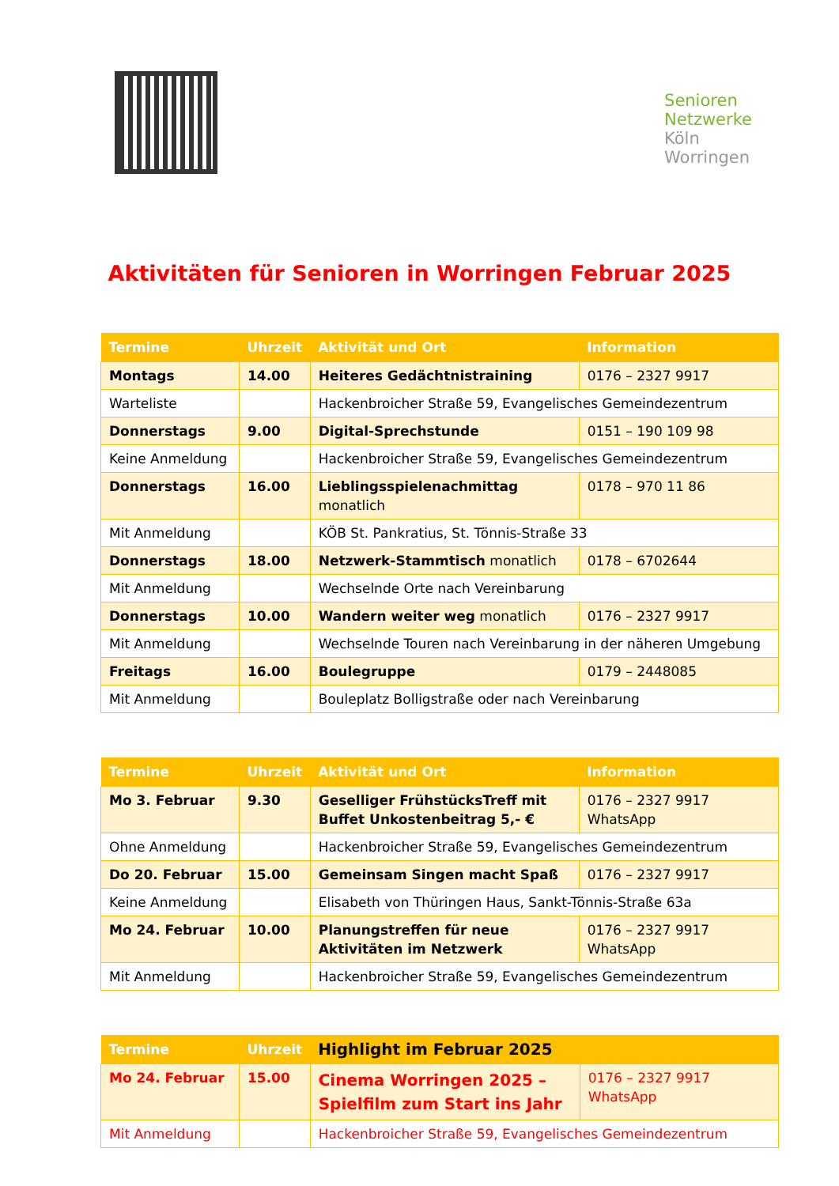Senioren
Netzwerke
Köln
Worringen
Aktivitäten für Senioren in Worringen Februar 2025
| Termine | Uhrzeit | Aktivität und Ort | Information |
| --- | --- | --- | --- |
| Montags | 14.00 | Heiteres Gedächtnistraining | 0176 – 2327 9917 |
| Warteliste | | Hackenbroicher Straße 59, Evangelisches Gemeindezentrum | |
| Donnerstags | 9.00 | Digital-Sprechstunde | 0151 – 190 109 98 |
| Keine Anmeldung | | Hackenbroicher Straße 59, Evangelisches Gemeindezentrum | |
| Donnerstags | 16.00 | Lieblingsspielenachmittag monatlich | 0178 – 970 11 86 |
| Mit Anmeldung | | KÖB St. Pankratius, St. Tönnis-Straße 33 | |
| Donnerstags | 18.00 | Netzwerk-Stammtisch monatlich | 0178 – 6702644 |
| Mit Anmeldung | | Wechselnde Orte nach Vereinbarung | |
| Donnerstags | 10.00 | Wandern weiter weg monatlich | 0176 – 2327 9917 |
| Mit Anmeldung | | Wechselnde Touren nach Vereinbarung in der näheren Umgebung | |
| Freitags | 16.00 | Boulegruppe | 0179 – 2448085 |
| Mit Anmeldung | | Bouleplatz Bolligstraße oder nach Vereinbarung | |
| Termine | Uhrzeit | Aktivität und Ort | Information |
| --- | --- | --- | --- |
| Mo 3. Februar | 9.30 | Geselliger FrühstücksTreff mit Buffet Unkostenbeitrag 5,- € | 0176 – 2327 9917 WhatsApp |
| Ohne Anmeldung | | Hackenbroicher Straße 59, Evangelisches Gemeindezentrum | |
| Do 20. Februar | 15.00 | Gemeinsam Singen macht Spaß | 0176 – 2327 9917 |
| Keine Anmeldung | | Elisabeth von Thüringen Haus, Sankt-Tönnis-Straße 63a | |
| Mo 24. Februar | 10.00 | Planungstreffen für neue Aktivitäten im Netzwerk | 0176 – 2327 9917 WhatsApp |
| Mit Anmeldung | | Hackenbroicher Straße 59, Evangelisches Gemeindezentrum | |
| Termine | Uhrzeit | Highlight im Februar 2025 | |
| --- | --- | --- | --- |
| Mo 24. Februar | 15.00 | Cinema Worringen 2025 – Spielfilm zum Start ins Jahr | 0176 – 2327 9917 WhatsApp |
| Mit Anmeldung | | Hackenbroicher Straße 59, Evangelisches Gemeindezentrum | |